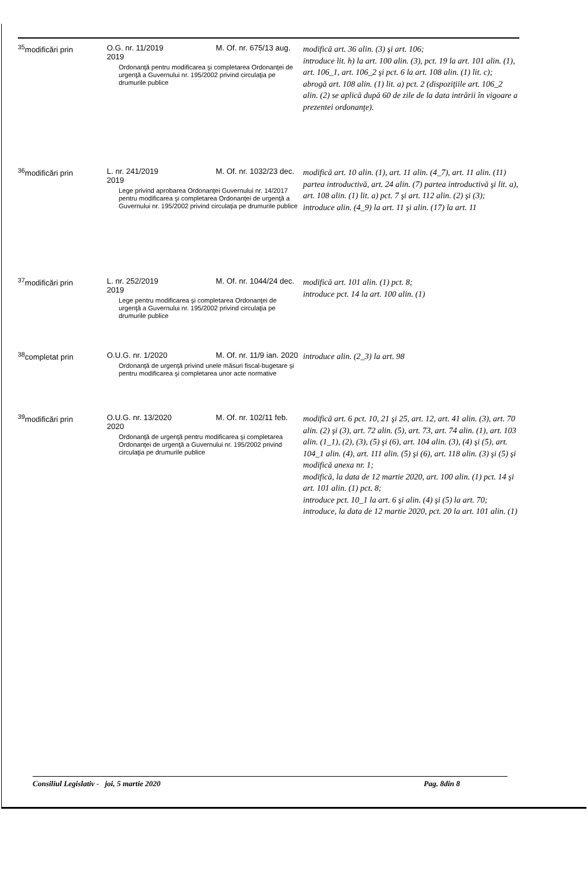| <sup>35</sup> modificări prin | O.G. nr. 11/2019 M. Of. nr. 675/13 aug. 2019 Ordonanţă pentru modificarea şi completarea Ordonanţei de urgenţă a Guvernului nr. 195/2002 privind circulaţia pe drumurile publice | modifică art. 36 alin. (3) şi art. 106; introduce lit. h) la art. 100 alin. (3), pct. 19 la art. 101 alin. (1), art. 106_1, art. 106_2 şi pct. 6 la art. 108 alin. (1) lit. c); abrogă art. 108 alin. (1) lit. a) pct. 2 (dispoziţiile art. 106_2 alin. (2) se aplică după 60 de zile de la data intrării în vigoare a prezentei ordonanţe). |
| <sup>36</sup> modificări prin | L. nr. 241/2019 M. Of. nr. 1032/23 dec. 2019 Lege privind aprobarea Ordonanţei Guvernului nr. 14/2017 pentru modificarea şi completarea Ordonanţei de urgenţă a Guvernului nr. 195/2002 privind circulaţia pe drumurile publice | modifică art. 10 alin. (1), art. 11 alin. (4_7), art. 11 alin. (11) partea introductivă, art. 24 alin. (7) partea introductivă şi lit. a), art. 108 alin. (1) lit. a) pct. 7 şi art. 112 alin. (2) şi (3); introduce alin. (4_9) la art. 11 şi alin. (17) la art. 11 |
| <sup>37</sup> modificări prin | L. nr. 252/2019 M. Of. nr. 1044/24 dec. 2019 Lege pentru modificarea şi completarea Ordonanţei de urgenţă a Guvernului nr. 195/2002 privind circulaţia pe drumurile publice | modifică art. 101 alin. (1) pct. 8; introduce pct. 14 la art. 100 alin. (1) |
| <sup>38</sup> completat prin | O.U.G. nr. 1/2020 M. Of. nr. 11/9 ian. 2020 Ordonanţă de urgenţă privind unele măsuri fiscal-bugetare şi pentru modificarea şi completarea unor acte normative | introduce alin. (2_3) la art. 98 |
| <sup>39</sup> modificări prin | O.U.G. nr. 13/2020 M. Of. nr. 102/11 feb. 2020 Ordonanţă de urgenţă pentru modificarea şi completarea Ordonanţei de urgenţă a Guvernului nr. 195/2002 privind circulaţia pe drumurile publice | modifică art. 6 pct. 10, 21 şi 25, art. 12, art. 41 alin. (3), art. 70 alin. (2) şi (3), art. 72 alin. (5), art. 73, art. 74 alin. (1), art. 103 alin. (1_1), (2), (3), (5) şi (6), art. 104 alin. (3), (4) şi (5), art. 104_1 alin. (4), art. 111 alin. (5) şi (6), art. 118 alin. (3) şi (5) şi modifică anexa nr. 1; modifică, la data de 12 martie 2020, art. 100 alin. (1) pct. 14 şi art. 101 alin. (1) pct. 8; introduce pct. 10_1 la art. 6 şi alin. (4) şi (5) la art. 70; introduce, la data de 12 martie 2020, pct. 20 la art. 101 alin. (1) |
Consiliul Legislativ - joi, 5 martie 2020 Pag. 8din 8